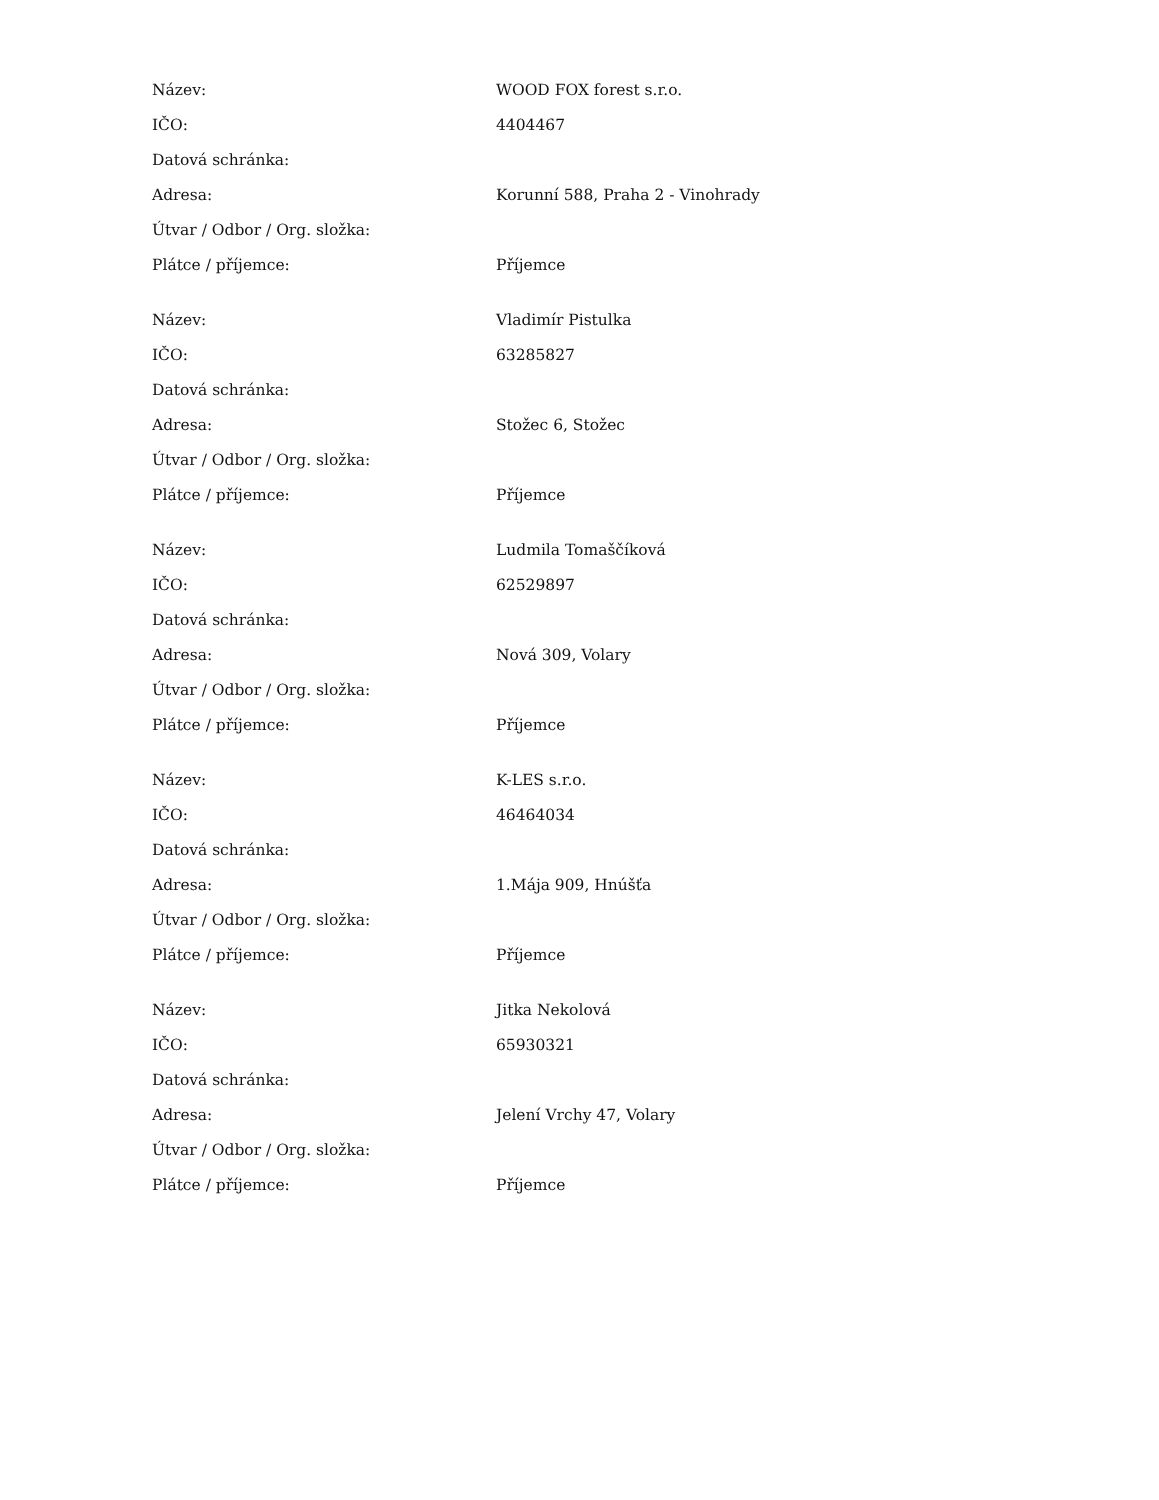| Název: | WOOD FOX forest s.r.o. |
| IČO: | 4404467 |
| Datová schránka: | |
| Adresa: | Korunní 588, Praha 2 - Vinohrady |
| Útvar / Odbor / Org. složka: | |
| Plátce / příjemce: | Příjemce |
| Název: | Vladimír Pistulka |
| IČO: | 63285827 |
| Datová schránka: | |
| Adresa: | Stožec 6, Stožec |
| Útvar / Odbor / Org. složka: | |
| Plátce / příjemce: | Příjemce |
| Název: | Ludmila Tomaščíková |
| IČO: | 62529897 |
| Datová schránka: | |
| Adresa: | Nová 309, Volary |
| Útvar / Odbor / Org. složka: | |
| Plátce / příjemce: | Příjemce |
| Název: | K-LES s.r.o. |
| IČO: | 46464034 |
| Datová schránka: | |
| Adresa: | 1.Mája 909, Hnúšťa |
| Útvar / Odbor / Org. složka: | |
| Plátce / příjemce: | Příjemce |
| Název: | Jitka Nekolová |
| IČO: | 65930321 |
| Datová schránka: | |
| Adresa: | Jelení Vrchy 47, Volary |
| Útvar / Odbor / Org. složka: | |
| Plátce / příjemce: | Příjemce |